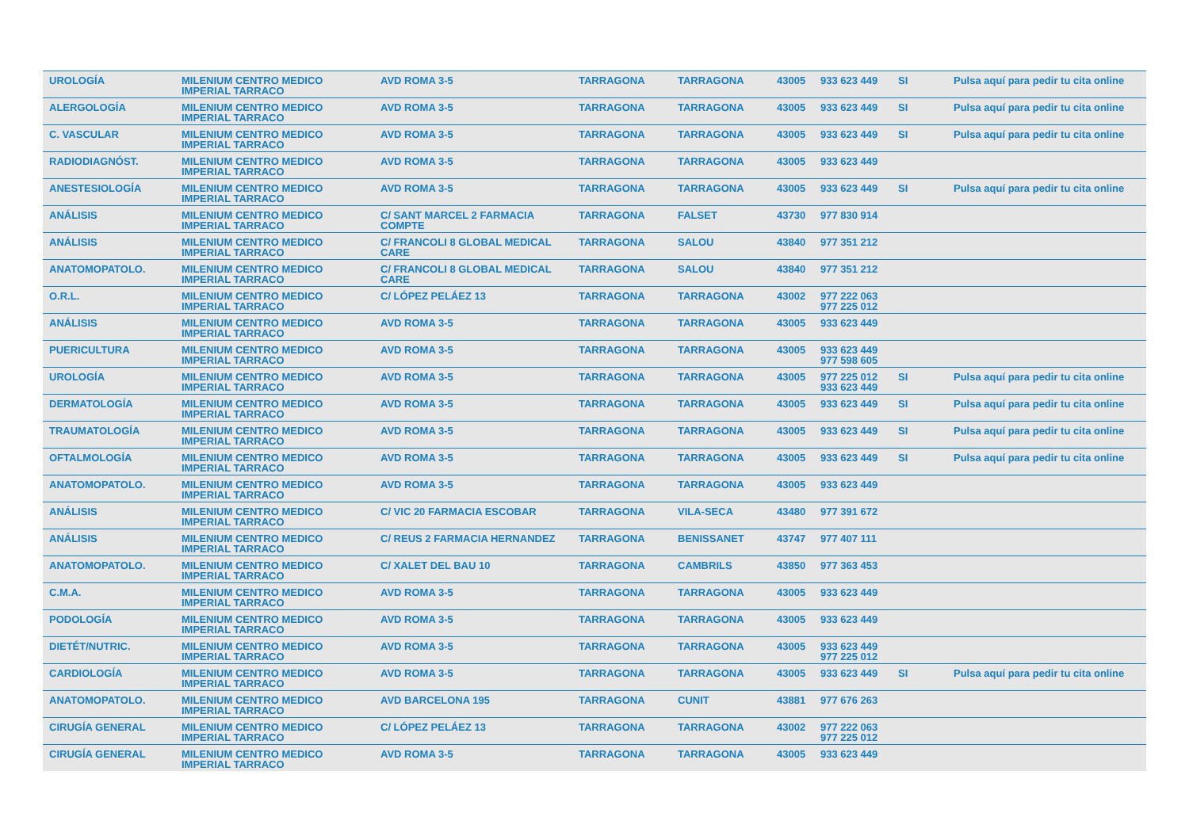| UROLOGÍA | MILENIUM CENTRO MEDICO IMPERIAL TARRACO | AVD ROMA 3-5 | TARRAGONA | TARRAGONA | 43005 | 933 623 449 | SI | Pulsa aquí para pedir tu cita online |
| ALERGOLOGÍA | MILENIUM CENTRO MEDICO IMPERIAL TARRACO | AVD ROMA 3-5 | TARRAGONA | TARRAGONA | 43005 | 933 623 449 | SI | Pulsa aquí para pedir tu cita online |
| C. VASCULAR | MILENIUM CENTRO MEDICO IMPERIAL TARRACO | AVD ROMA 3-5 | TARRAGONA | TARRAGONA | 43005 | 933 623 449 | SI | Pulsa aquí para pedir tu cita online |
| RADIODIAGNÓST. | MILENIUM CENTRO MEDICO IMPERIAL TARRACO | AVD ROMA 3-5 | TARRAGONA | TARRAGONA | 43005 | 933 623 449 | | |
| ANESTESIOLOGÍA | MILENIUM CENTRO MEDICO IMPERIAL TARRACO | AVD ROMA 3-5 | TARRAGONA | TARRAGONA | 43005 | 933 623 449 | SI | Pulsa aquí para pedir tu cita online |
| ANÁLISIS | MILENIUM CENTRO MEDICO IMPERIAL TARRACO | C/ SANT MARCEL 2 FARMACIA COMPTE | TARRAGONA | FALSET | 43730 | 977 830 914 | | |
| ANÁLISIS | MILENIUM CENTRO MEDICO IMPERIAL TARRACO | C/ FRANCOLI 8 GLOBAL MEDICAL CARE | TARRAGONA | SALOU | 43840 | 977 351 212 | | |
| ANATOMOPATOLO. | MILENIUM CENTRO MEDICO IMPERIAL TARRACO | C/ FRANCOLI 8 GLOBAL MEDICAL CARE | TARRAGONA | SALOU | 43840 | 977 351 212 | | |
| O.R.L. | MILENIUM CENTRO MEDICO IMPERIAL TARRACO | C/ LÓPEZ PELÁEZ 13 | TARRAGONA | TARRAGONA | 43002 | 977 222 063 977 225 012 | | |
| ANÁLISIS | MILENIUM CENTRO MEDICO IMPERIAL TARRACO | AVD ROMA 3-5 | TARRAGONA | TARRAGONA | 43005 | 933 623 449 | | |
| PUERICULTURA | MILENIUM CENTRO MEDICO IMPERIAL TARRACO | AVD ROMA 3-5 | TARRAGONA | TARRAGONA | 43005 | 933 623 449 977 598 605 | | |
| UROLOGÍA | MILENIUM CENTRO MEDICO IMPERIAL TARRACO | AVD ROMA 3-5 | TARRAGONA | TARRAGONA | 43005 | 977 225 012 933 623 449 | SI | Pulsa aquí para pedir tu cita online |
| DERMATOLOGÍA | MILENIUM CENTRO MEDICO IMPERIAL TARRACO | AVD ROMA 3-5 | TARRAGONA | TARRAGONA | 43005 | 933 623 449 | SI | Pulsa aquí para pedir tu cita online |
| TRAUMATOLOGÍA | MILENIUM CENTRO MEDICO IMPERIAL TARRACO | AVD ROMA 3-5 | TARRAGONA | TARRAGONA | 43005 | 933 623 449 | SI | Pulsa aquí para pedir tu cita online |
| OFTALMOLOGÍA | MILENIUM CENTRO MEDICO IMPERIAL TARRACO | AVD ROMA 3-5 | TARRAGONA | TARRAGONA | 43005 | 933 623 449 | SI | Pulsa aquí para pedir tu cita online |
| ANATOMOPATOLO. | MILENIUM CENTRO MEDICO IMPERIAL TARRACO | AVD ROMA 3-5 | TARRAGONA | TARRAGONA | 43005 | 933 623 449 | | |
| ANÁLISIS | MILENIUM CENTRO MEDICO IMPERIAL TARRACO | C/ VIC 20 FARMACIA ESCOBAR | TARRAGONA | VILA-SECA | 43480 | 977 391 672 | | |
| ANÁLISIS | MILENIUM CENTRO MEDICO IMPERIAL TARRACO | C/ REUS 2 FARMACIA HERNANDEZ | TARRAGONA | BENISSANET | 43747 | 977 407 111 | | |
| ANATOMOPATOLO. | MILENIUM CENTRO MEDICO IMPERIAL TARRACO | C/ XALET DEL BAU 10 | TARRAGONA | CAMBRILS | 43850 | 977 363 453 | | |
| C.M.A. | MILENIUM CENTRO MEDICO IMPERIAL TARRACO | AVD ROMA 3-5 | TARRAGONA | TARRAGONA | 43005 | 933 623 449 | | |
| PODOLOGÍA | MILENIUM CENTRO MEDICO IMPERIAL TARRACO | AVD ROMA 3-5 | TARRAGONA | TARRAGONA | 43005 | 933 623 449 | | |
| DIETÉT/NUTRIC. | MILENIUM CENTRO MEDICO IMPERIAL TARRACO | AVD ROMA 3-5 | TARRAGONA | TARRAGONA | 43005 | 933 623 449 977 225 012 | | |
| CARDIOLOGÍA | MILENIUM CENTRO MEDICO IMPERIAL TARRACO | AVD ROMA 3-5 | TARRAGONA | TARRAGONA | 43005 | 933 623 449 | SI | Pulsa aquí para pedir tu cita online |
| ANATOMOPATOLO. | MILENIUM CENTRO MEDICO IMPERIAL TARRACO | AVD BARCELONA 195 | TARRAGONA | CUNIT | 43881 | 977 676 263 | | |
| CIRUGÍA GENERAL | MILENIUM CENTRO MEDICO IMPERIAL TARRACO | C/ LÓPEZ PELÁEZ 13 | TARRAGONA | TARRAGONA | 43002 | 977 222 063 977 225 012 | | |
| CIRUGÍA GENERAL | MILENIUM CENTRO MEDICO IMPERIAL TARRACO | AVD ROMA 3-5 | TARRAGONA | TARRAGONA | 43005 | 933 623 449 | | |